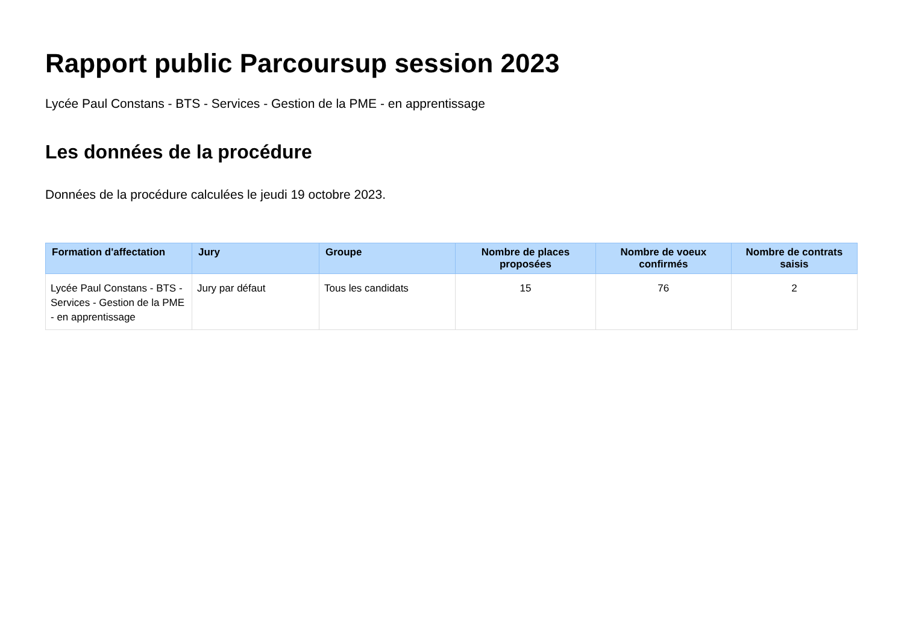Rapport public Parcoursup session 2023
Lycée Paul Constans - BTS - Services - Gestion de la PME - en apprentissage
Les données de la procédure
Données de la procédure calculées le jeudi 19 octobre 2023.
| Formation d'affectation | Jury | Groupe | Nombre de places proposées | Nombre de voeux confirmés | Nombre de contrats saisis |
| --- | --- | --- | --- | --- | --- |
| Lycée Paul Constans - BTS - Services - Gestion de la PME - en apprentissage | Jury par défaut | Tous les candidats | 15 | 76 | 2 |